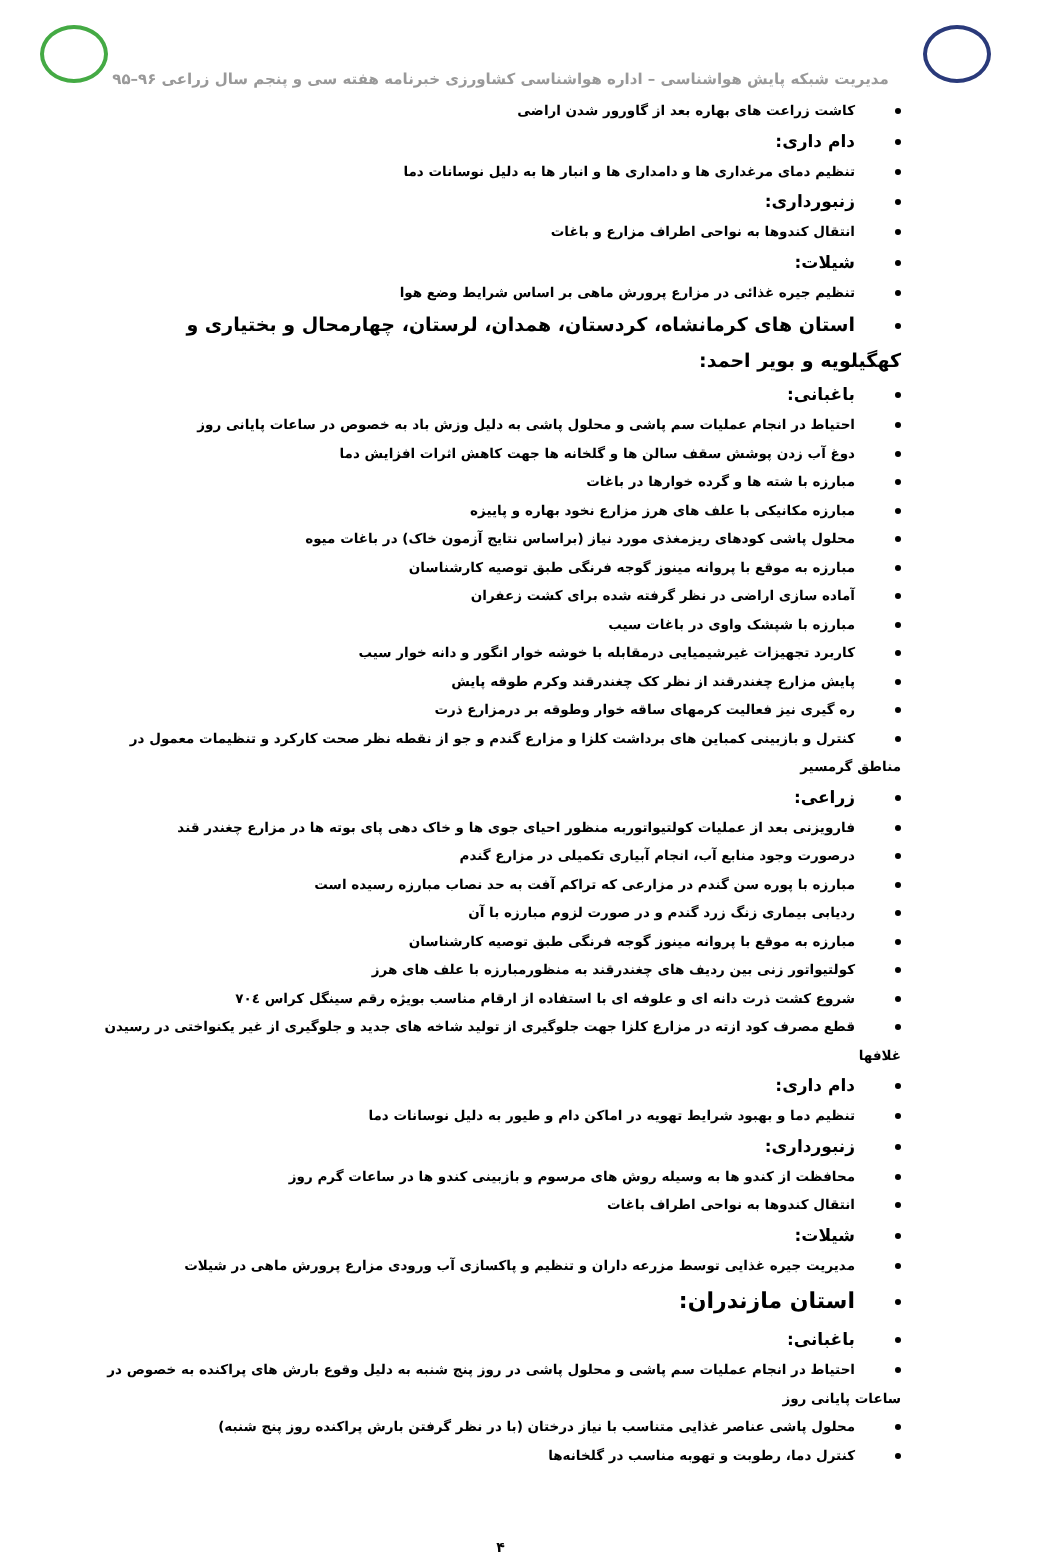مدیریت شبکه پایش هواشناسی – اداره هواشناسی کشاورزی خبرنامه هفته سی و پنجم سال زراعی ۹۶–۹۵
کاشت زراعت های بهاره بعد از گاورور شدن اراضی
دام داری:
تنظیم دمای مرغداری ها و دامداری ها و انبار ها به دلیل نوسانات دما
زنبورداری:
انتقال کندوها به نواحی اطراف مزارع و باغات
شیلات:
تنظیم جیره غذائی در مزارع پرورش ماهی بر اساس شرایط وضع هوا
استان های کرمانشاه، کردستان، همدان، لرستان، چهارمحال و بختیاری و کهگیلویه و بویر احمد:
باغبانی:
احتیاط در انجام عملیات سم پاشی و محلول پاشی به دلیل وزش باد به خصوص در ساعات پایانی روز
دوغ آب زدن پوشش سقف سالن ها و گلخانه ها جهت کاهش اثرات افزایش دما
مبارزه با شته ها و گرده خوارها در باغات
مبارزه مکانیکی با علف های هرز مزارع نخود بهاره و پاییزه
محلول پاشی کودهای ریزمغذی مورد نیاز (براساس نتایج آزمون خاک) در باغات میوه
مبارزه به موقع با پروانه مینوز گوجه فرنگی طبق توصیه کارشناسان
آماده سازی اراضی در نظر گرفته شده برای کشت زعفران
مبارزه با شپشک واوی در باغات سیب
کاربرد تجهیزات غیرشیمیایی درمقابله با خوشه خوار انگور و دانه خوار سیب
پایش مزارع چغندرقند از نظر کک چغندرقند وکرم طوقه پایش
ره گیری نیز فعالیت کرمهای ساقه خوار وطوقه بر درمزارع ذرت
کنترل و بازبینی کمباین های برداشت کلزا و مزارع گندم و جو از نقطه نظر صحت کارکرد و تنظیمات معمول در مناطق گرمسیر
زراعی:
فارویزنی بعد از عملیات کولتیواتوربه منظور احیای جوی ها و خاک دهی پای بوته ها در مزارع چغندر قند
درصورت وجود منابع آب، انجام آبیاری تکمیلی در مزارع گندم
مبارزه با پوره سن گندم در مزارعی که تراکم آفت به حد نصاب مبارزه رسیده است
ردیابی بیماری زنگ زرد گندم و در صورت لزوم مبارزه با آن
مبارزه به موقع با پروانه مینوز گوجه فرنگی طبق توصیه کارشناسان
کولتیواتور زنی بین ردیف های چغندرقند به منظورمبارزه با علف های هرز
شروع کشت ذرت دانه ای و علوفه ای با استفاده از ارقام مناسب بویژه رقم سینگل کراس ۷۰٤
قطع مصرف کود ازته در مزارع کلزا جهت جلوگیری از تولید شاخه های جدید و جلوگیری از غیر یکنواختی در رسیدن غلافها
دام داری:
تنظیم دما و بهبود شرایط تهویه در اماکن دام و طیور به دلیل نوسانات دما
زنبورداری:
محافظت از کندو ها به وسیله روش های مرسوم و بازبینی کندو ها در ساعات گرم روز
انتقال کندوها به نواحی اطراف باغات
شیلات:
مدیریت جیره غذایی توسط مزرعه داران و تنظیم و پاکسازی آب ورودی مزارع پرورش ماهی در شیلات
استان مازندران:
باغبانی:
احتیاط در انجام عملیات سم پاشی و محلول پاشی در روز پنج شنبه به دلیل وقوع بارش های پراکنده به خصوص در ساعات پایانی روز
محلول پاشی عناصر غذایی متناسب با نیاز درختان (با در نظر گرفتن بارش پراکنده روز پنج شنبه)
کنترل دما، رطوبت و تهوبه مناسب در گلخانه‌ها
۴